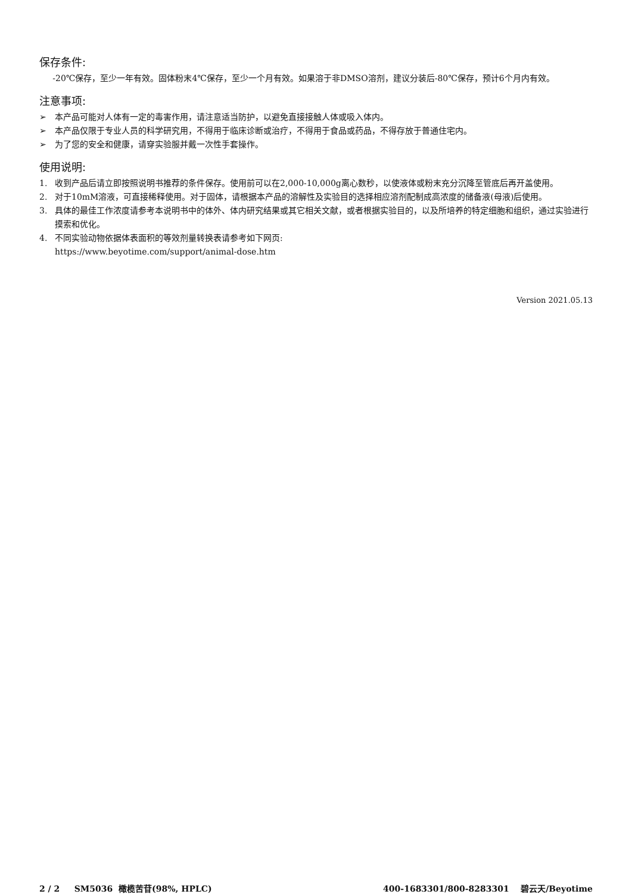保存条件:
-20℃保存，至少一年有效。固体粉末4℃保存，至少一个月有效。如果溶于非DMSO溶剂，建议分装后-80℃保存，预计6个月内有效。
注意事项:
➢ 本产品可能对人体有一定的毒害作用，请注意适当防护，以避免直接接触人体或吸入体内。
➢ 本产品仅限于专业人员的科学研究用，不得用于临床诊断或治疗，不得用于食品或药品，不得存放于普通住宅内。
➢ 为了您的安全和健康，请穿实验服并戴一次性手套操作。
使用说明:
1. 收到产品后请立即按照说明书推荐的条件保存。使用前可以在2,000-10,000g离心数秒，以使液体或粉末充分沉降至管底后再开盖使用。
2. 对于10mM溶液，可直接稀释使用。对于固体，请根据本产品的溶解性及实验目的选择相应溶剂配制成高浓度的储备液(母液)后使用。
3. 具体的最佳工作浓度请参考本说明书中的体外、体内研究结果或其它相关文献，或者根据实验目的，以及所培养的特定细胞和组织，通过实验进行摸索和优化。
4. 不同实验动物依据体表面积的等效剂量转换表请参考如下网页:
https://www.beyotime.com/support/animal-dose.htm
Version 2021.05.13
2 / 2 SM5036 橄榄苦苷(98%, HPLC)
400-1683301/800-8283301 碧云天/Beyotime